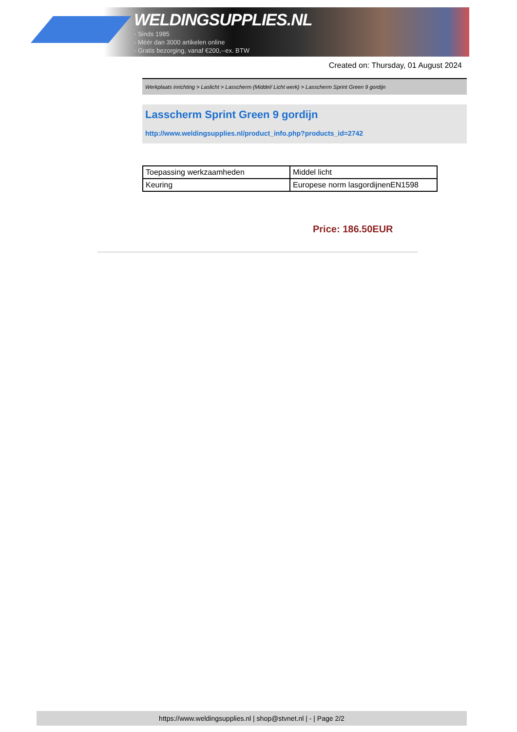WELDINGSUPPLIES.NL
- Sinds 1985
- Méér dan 3000 artikelen online
- Gratis bezorging, vanaf €200,--ex. BTW
Created on: Thursday, 01 August 2024
Werkplaats inrichting > Laslicht > Lasscherm (Middel/ Licht werk) > Lasscherm Sprint Green 9 gordijn
Lasscherm Sprint Green 9 gordijn
http://www.weldingsupplies.nl/product_info.php?products_id=2742
| Toepassing werkzaamheden | Middel licht |
| Keuring | Europese norm lasgordijnenEN1598 |
Price: 186.50EUR
https://www.weldingsupplies.nl | shop@stvnet.nl | - | Page 2/2